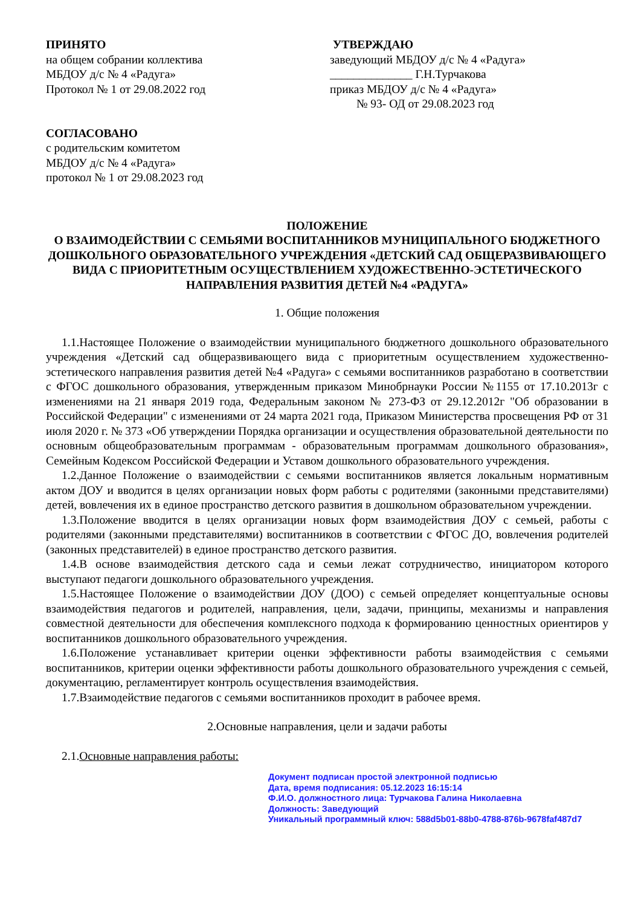ПРИНЯТО
на общем собрании коллектива
МБДОУ д/с № 4 «Радуга»
Протокол № 1 от 29.08.2022 год
УТВЕРЖДАЮ
заведующий МБДОУ д/с № 4 «Радуга»
______________ Г.Н.Турчакова
приказ МБДОУ д/с № 4 «Радуга»
№ 93- ОД от 29.08.2023 год
СОГЛАСОВАНО
с родительским комитетом
МБДОУ д/с № 4 «Радуга»
протокол № 1 от 29.08.2023 год
ПОЛОЖЕНИЕ
О ВЗАИМОДЕЙСТВИИ С СЕМЬЯМИ ВОСПИТАННИКОВ МУНИЦИПАЛЬНОГО БЮДЖЕТНОГО ДОШКОЛЬНОГО ОБРАЗОВАТЕЛЬНОГО УЧРЕЖДЕНИЯ «ДЕТСКИЙ САД ОБЩЕРАЗВИВАЮЩЕГО ВИДА С ПРИОРИТЕТНЫМ ОСУЩЕСТВЛЕНИЕМ ХУДОЖЕСТВЕННО-ЭСТЕТИЧЕСКОГО НАПРАВЛЕНИЯ РАЗВИТИЯ ДЕТЕЙ №4 «РАДУГА»
1. Общие положения
1.1.Настоящее Положение о взаимодействии муниципального бюджетного дошкольного образовательного учреждения «Детский сад общеразвивающего вида с приоритетным осуществлением художественно-эстетического направления развития детей №4 «Радуга» с семьями воспитанников разработано в соответствии с ФГОС дошкольного образования, утвержденным приказом Минобрнауки России №1155 от 17.10.2013г с изменениями на 21 января 2019 года, Федеральным законом № 273-ФЗ от 29.12.2012г "Об образовании в Российской Федерации" с изменениями от 24 марта 2021 года, Приказом Министерства просвещения РФ от 31 июля 2020 г. № 373 «Об утверждении Порядка организации и осуществления образовательной деятельности по основным общеобразовательным программам - образовательным программам дошкольного образования», Семейным Кодексом Российской Федерации и Уставом дошкольного образовательного учреждения.
1.2.Данное Положение о взаимодействии с семьями воспитанников является локальным нормативным актом ДОУ и вводится в целях организации новых форм работы с родителями (законными представителями) детей, вовлечения их в единое пространство детского развития в дошкольном образовательном учреждении.
1.3.Положение вводится в целях организации новых форм взаимодействия ДОУ с семьей, работы с родителями (законными представителями) воспитанников в соответствии с ФГОС ДО, вовлечения родителей (законных представителей) в единое пространство детского развития.
1.4.В основе взаимодействия детского сада и семьи лежат сотрудничество, инициатором которого выступают педагоги дошкольного образовательного учреждения.
1.5.Настоящее Положение о взаимодействии ДОУ (ДОО) с семьей определяет концептуальные основы взаимодействия педагогов и родителей, направления, цели, задачи, принципы, механизмы и направления совместной деятельности для обеспечения комплексного подхода к формированию ценностных ориентиров у воспитанников дошкольного образовательного учреждения.
1.6.Положение устанавливает критерии оценки эффективности работы взаимодействия с семьями воспитанников, критерии оценки эффективности работы дошкольного образовательного учреждения с семьей, документацию, регламентирует контроль осуществления взаимодействия.
1.7.Взаимодействие педагогов с семьями воспитанников проходит в рабочее время.
2.Основные направления, цели и задачи работы
2.1.Основные направления работы:
Документ подписан простой электронной подписью
Дата, время подписания: 05.12.2023 16:15:14
Ф.И.О. должностного лица: Турчакова Галина Николаевна
Должность: Заведующий
Уникальный программный ключ: 588d5b01-88b0-4788-876b-9678faf487d7